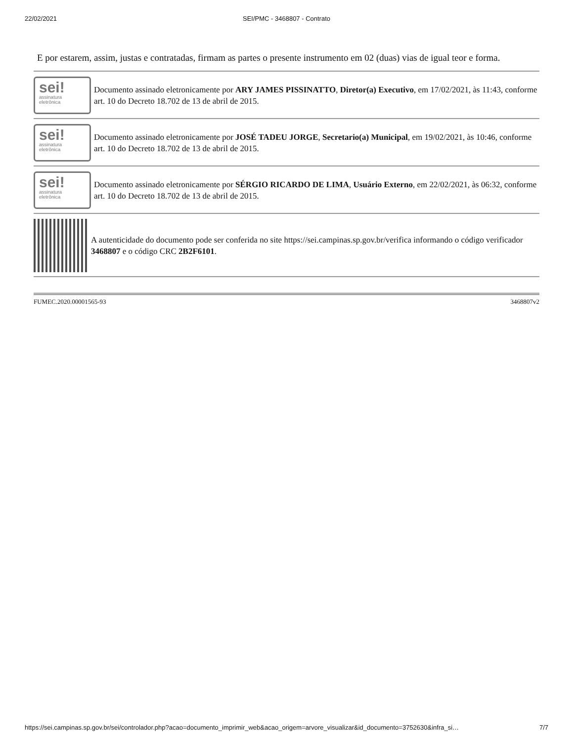22/02/2021 SEI/PMC - 3468807 - Contrato
E por estarem, assim, justas e contratadas, firmam as partes o presente instrumento em 02 (duas) vias de igual teor e forma.
sei!
assinatura
eletrônica
Documento assinado eletronicamente por ARY JAMES PISSINATTO, Diretor(a) Executivo, em 17/02/2021, às 11:43, conforme art. 10 do Decreto 18.702 de 13 de abril de 2015.
sei!
assinatura
eletrônica
Documento assinado eletronicamente por JOSÉ TADEU JORGE, Secretario(a) Municipal, em 19/02/2021, às 10:46, conforme art. 10 do Decreto 18.702 de 13 de abril de 2015.
sei!
assinatura
eletrônica
Documento assinado eletronicamente por SÉRGIO RICARDO DE LIMA, Usuário Externo, em 22/02/2021, às 06:32, conforme art. 10 do Decreto 18.702 de 13 de abril de 2015.
A autenticidade do documento pode ser conferida no site https://sei.campinas.sp.gov.br/verifica informando o código verificador 3468807 e o código CRC 2B2F6101.
FUMEC.2020.00001565-93 3468807v2
https://sei.campinas.sp.gov.br/sei/controlador.php?acao=documento_imprimir_web&acao_origem=arvore_visualizar&id_documento=3752630&infra_si… 7/7